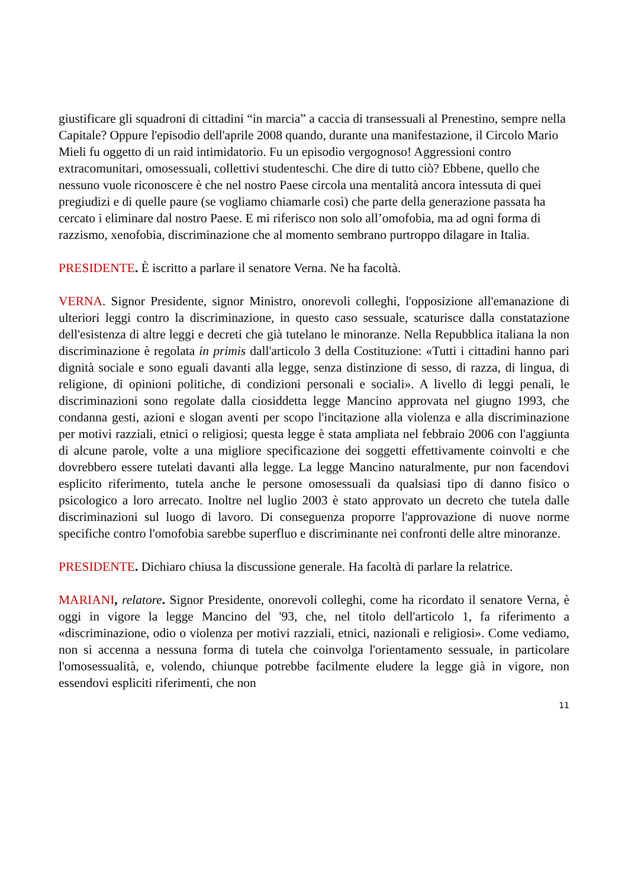giustificare gli squadroni di cittadini “in marcia” a caccia di transessuali al Prenestino, sempre nella Capitale? Oppure l'episodio dell'aprile 2008 quando, durante una manifestazione, il Circolo Mario Mieli fu oggetto di un raid intimidatorio. Fu un episodio vergognoso! Aggressioni contro extracomunitari, omosessuali, collettivi studenteschi. Che dire di tutto ciò? Ebbene, quello che nessuno vuole riconoscere è che nel nostro Paese circola una mentalità ancora intessuta di quei pregiudizi e di quelle paure (se vogliamo chiamarle così) che parte della generazione passata ha cercato i eliminare dal nostro Paese. E mi riferisco non solo all’omofobia, ma ad ogni forma di razzismo, xenofobia, discriminazione che al momento sembrano purtroppo dilagare in Italia.
PRESIDENTE. È iscritto a parlare il senatore Verna. Ne ha facoltà.
VERNA. Signor Presidente, signor Ministro, onorevoli colleghi, l'opposizione all'emanazione di ulteriori leggi contro la discriminazione, in questo caso sessuale, scaturisce dalla constatazione dell'esistenza di altre leggi e decreti che già tutelano le minoranze. Nella Repubblica italiana la non discriminazione è regolata in primis dall'articolo 3 della Costituzione: «Tutti i cittadini hanno pari dignità sociale e sono eguali davanti alla legge, senza distinzione di sesso, di razza, di lingua, di religione, di opinioni politiche, di condizioni personali e sociali». A livello di leggi penali, le discriminazioni sono regolate dalla ciosiddetta legge Mancino approvata nel giugno 1993, che condanna gesti, azioni e slogan aventi per scopo l'incitazione alla violenza e alla discriminazione per motivi razziali, etnici o religiosi; questa legge è stata ampliata nel febbraio 2006 con l'aggiunta di alcune parole, volte a una migliore specificazione dei soggetti effettivamente coinvolti e che dovrebbero essere tutelati davanti alla legge. La legge Mancino naturalmente, pur non facendovi esplicito riferimento, tutela anche le persone omosessuali da qualsiasi tipo di danno fisico o psicologico a loro arrecato. Inoltre nel luglio 2003 è stato approvato un decreto che tutela dalle discriminazioni sul luogo di lavoro. Di conseguenza proporre l'approvazione di nuove norme specifiche contro l'omofobia sarebbe superfluo e discriminante nei confronti delle altre minoranze.
PRESIDENTE. Dichiaro chiusa la discussione generale. Ha facoltà di parlare la relatrice.
MARIANI, relatore. Signor Presidente, onorevoli colleghi, come ha ricordato il senatore Verna, è oggi in vigore la legge Mancino del '93, che, nel titolo dell'articolo 1, fa riferimento a «discriminazione, odio o violenza per motivi razziali, etnici, nazionali e religiosi». Come vediamo, non si accenna a nessuna forma di tutela che coinvolga l'orientamento sessuale, in particolare l'omosessualità, e, volendo, chiunque potrebbe facilmente eludere la legge già in vigore, non essendovi espliciti riferimenti, che non
11